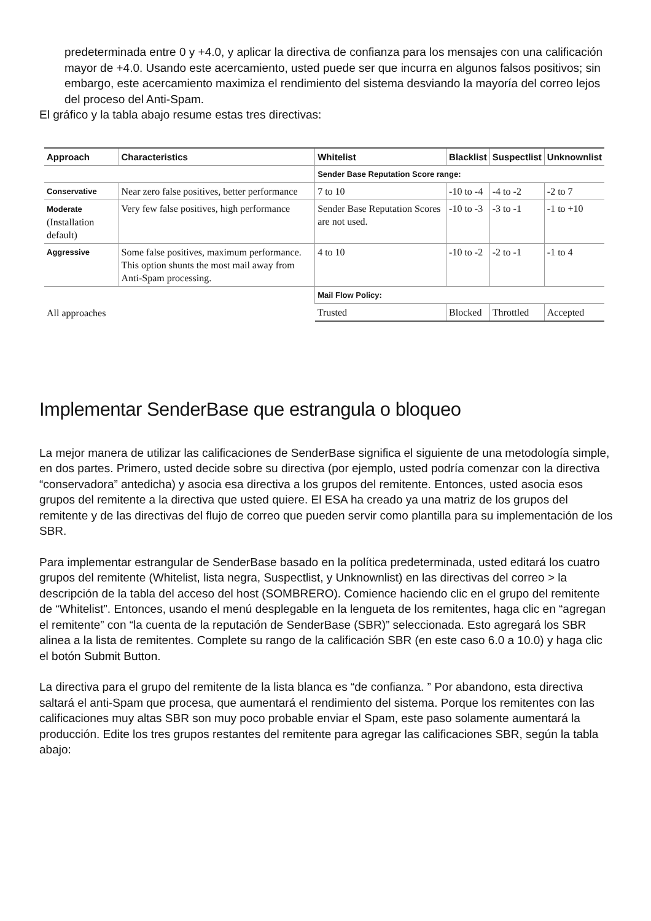predeterminada entre 0 y +4.0, y aplicar la directiva de confianza para los mensajes con una calificación mayor de +4.0. Usando este acercamiento, usted puede ser que incurra en algunos falsos positivos; sin embargo, este acercamiento maximiza el rendimiento del sistema desviando la mayoría del correo lejos del proceso del Anti-Spam.
El gráfico y la tabla abajo resume estas tres directivas:
| Approach | Characteristics | Whitelist | Blacklist | Suspectlist | Unknownlist |
| --- | --- | --- | --- | --- | --- |
| | | Sender Base Reputation Score range: | | | |
| Conservative | Near zero false positives, better performance | 7 to 10 | -10 to -4 | -4 to -2 | -2 to 7 |
| Moderate (Installation default) | Very few false positives, high performance | Sender Base Reputation Scores are not used. | -10 to -3 | -3 to -1 | -1 to +10 |
| Aggressive | Some false positives, maximum performance. This option shunts the most mail away from Anti-Spam processing. | 4 to 10 | -10 to -2 | -2 to -1 | -1 to 4 |
| All approaches | | Mail Flow Policy: | | | |
| | | Trusted | Blocked | Throttled | Accepted |
Implementar SenderBase que estrangula o bloqueo
La mejor manera de utilizar las calificaciones de SenderBase significa el siguiente de una metodología simple, en dos partes. Primero, usted decide sobre su directiva (por ejemplo, usted podría comenzar con la directiva “conservadora” antedicha) y asocia esa directiva a los grupos del remitente. Entonces, usted asocia esos grupos del remitente a la directiva que usted quiere. El ESA ha creado ya una matriz de los grupos del remitente y de las directivas del flujo de correo que pueden servir como plantilla para su implementación de los SBR.
Para implementar estrangular de SenderBase basado en la política predeterminada, usted editará los cuatro grupos del remitente (Whitelist, lista negra, Suspectlist, y Unknownlist) en las directivas del correo > la descripción de la tabla del acceso del host (SOMBRERO). Comience haciendo clic en el grupo del remitente de “Whitelist”. Entonces, usando el menú desplegable en la lengueta de los remitentes, haga clic en “agregan el remitente” con “la cuenta de la reputación de SenderBase (SBR)” seleccionada. Esto agregará los SBR alinea a la lista de remitentes. Complete su rango de la calificación SBR (en este caso 6.0 a 10.0) y haga clic el botón Submit Button.
La directiva para el grupo del remitente de la lista blanca es “de confianza. ” Por abandono, esta directiva saltará el anti-Spam que procesa, que aumentará el rendimiento del sistema. Porque los remitentes con las calificaciones muy altas SBR son muy poco probable enviar el Spam, este paso solamente aumentará la producción. Edite los tres grupos restantes del remitente para agregar las calificaciones SBR, según la tabla abajo: